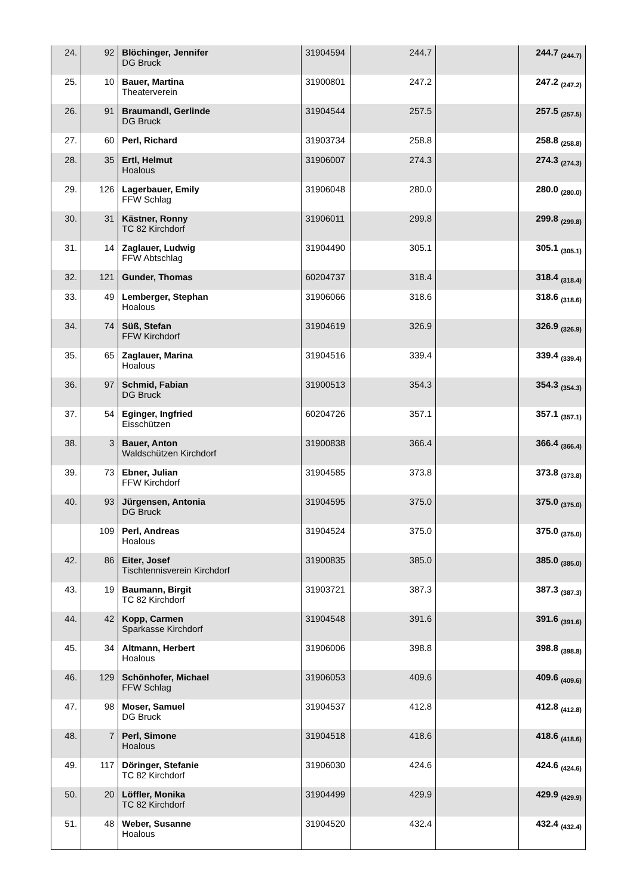| 24. | 92 | Blöchinger, Jennifer DG Bruck | 31904594 | 244.7 | | 244.7 <sub>(244.7)</sub> |
| 25. | 10 | Bauer, Martina Theaterverein | 31900801 | 247.2 | | 247.2 <sub>(247.2)</sub> |
| 26. | 91 | Braumandl, Gerlinde DG Bruck | 31904544 | 257.5 | | 257.5 <sub>(257.5)</sub> |
| 27. | 60 | Perl, Richard | 31903734 | 258.8 | | 258.8 <sub>(258.8)</sub> |
| 28. | 35 | Ertl, Helmut Hoalous | 31906007 | 274.3 | | 274.3 <sub>(274.3)</sub> |
| 29. | 126 | Lagerbauer, Emily FFW Schlag | 31906048 | 280.0 | | 280.0 <sub>(280.0)</sub> |
| 30. | 31 | Kästner, Ronny TC 82 Kirchdorf | 31906011 | 299.8 | | 299.8 <sub>(299.8)</sub> |
| 31. | 14 | Zaglauer, Ludwig FFW Abtschlag | 31904490 | 305.1 | | 305.1 <sub>(305.1)</sub> |
| 32. | 121 | Gunder, Thomas | 60204737 | 318.4 | | 318.4 <sub>(318.4)</sub> |
| 33. | 49 | Lemberger, Stephan Hoalous | 31906066 | 318.6 | | 318.6 <sub>(318.6)</sub> |
| 34. | 74 | Süß, Stefan FFW Kirchdorf | 31904619 | 326.9 | | 326.9 <sub>(326.9)</sub> |
| 35. | 65 | Zaglauer, Marina Hoalous | 31904516 | 339.4 | | 339.4 <sub>(339.4)</sub> |
| 36. | 97 | Schmid, Fabian DG Bruck | 31900513 | 354.3 | | 354.3 <sub>(354.3)</sub> |
| 37. | 54 | Eginger, Ingfried Eisschützen | 60204726 | 357.1 | | 357.1 <sub>(357.1)</sub> |
| 38. | 3 | Bauer, Anton Waldschützen Kirchdorf | 31900838 | 366.4 | | 366.4 <sub>(366.4)</sub> |
| 39. | 73 | Ebner, Julian FFW Kirchdorf | 31904585 | 373.8 | | 373.8 <sub>(373.8)</sub> |
| 40. | 93 | Jürgensen, Antonia DG Bruck | 31904595 | 375.0 | | 375.0 <sub>(375.0)</sub> |
| | 109 | Perl, Andreas Hoalous | 31904524 | 375.0 | | 375.0 <sub>(375.0)</sub> |
| 42. | 86 | Eiter, Josef Tischtennisverein Kirchdorf | 31900835 | 385.0 | | 385.0 <sub>(385.0)</sub> |
| 43. | 19 | Baumann, Birgit TC 82 Kirchdorf | 31903721 | 387.3 | | 387.3 <sub>(387.3)</sub> |
| 44. | 42 | Kopp, Carmen Sparkasse Kirchdorf | 31904548 | 391.6 | | 391.6 <sub>(391.6)</sub> |
| 45. | 34 | Altmann, Herbert Hoalous | 31906006 | 398.8 | | 398.8 <sub>(398.8)</sub> |
| 46. | 129 | Schönhofer, Michael FFW Schlag | 31906053 | 409.6 | | 409.6 <sub>(409.6)</sub> |
| 47. | 98 | Moser, Samuel DG Bruck | 31904537 | 412.8 | | 412.8 <sub>(412.8)</sub> |
| 48. | 7 | Perl, Simone Hoalous | 31904518 | 418.6 | | 418.6 <sub>(418.6)</sub> |
| 49. | 117 | Döringer, Stefanie TC 82 Kirchdorf | 31906030 | 424.6 | | 424.6 <sub>(424.6)</sub> |
| 50. | 20 | Löffler, Monika TC 82 Kirchdorf | 31904499 | 429.9 | | 429.9 <sub>(429.9)</sub> |
| 51. | 48 | Weber, Susanne Hoalous | 31904520 | 432.4 | | 432.4 <sub>(432.4)</sub> |